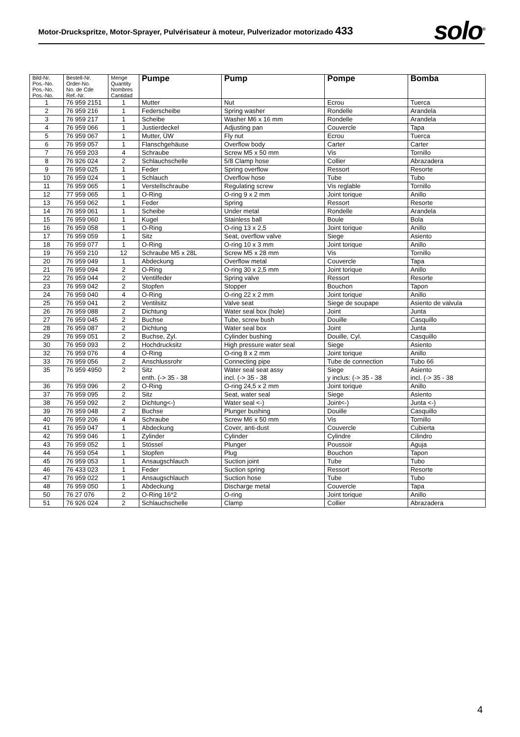Motor-Druckspritze, Motor-Sprayer, Pulvérisateur à moteur, Pulverizador motorizado 433
solo<sup>®</sup>
| Bild-Nr. Pos.-No. Pos.-No. Pos.-No. | Bestell-Nr. Order-No. No. de Cde Ref.-Nr. | Menge Quantity Nombres Cantidad | Pumpe | Pump | Pompe | Bomba |
| --- | --- | --- | --- | --- | --- | --- |
| 1 | 76 959 2151 | 1 | Mutter | Nut | Ecrou | Tuerca |
| 2 | 76 959 216 | 1 | Federscheibe | Spring washer | Rondelle | Arandela |
| 3 | 76 959 217 | 1 | Scheibe | Washer M6 x 16 mm | Rondelle | Arandela |
| 4 | 76 959 066 | 1 | Justierdeckel | Adjusting pan | Couvercle | Tapa |
| 5 | 76 959 067 | 1 | Mutter, ÜW | Fly nut | Ecrou | Tuerca |
| 6 | 76 959 057 | 1 | Flanschgehäuse | Overflow body | Carter | Carter |
| 7 | 76 959 203 | 4 | Schraube | Screw M5 x 50 mm | Vis | Tornillo |
| 8 | 76 926 024 | 2 | Schlauchschelle | 5/8 Clamp hose | Collier | Abrazadera |
| 9 | 76 959 025 | 1 | Feder | Spring overflow | Ressort | Resorte |
| 10 | 76 959 024 | 1 | Schlauch | Overflow hose | Tube | Tubo |
| 11 | 76 959 065 | 1 | Verstellschraube | Regulating screw | Vis reglable | Tornillo |
| 12 | 77 959 065 | 1 | O-Ring | O-ring 9 x 2 mm | Joint torique | Anillo |
| 13 | 76 959 062 | 1 | Feder | Spring | Ressort | Resorte |
| 14 | 76 959 061 | 1 | Scheibe | Under metal | Rondelle | Arandela |
| 15 | 76 959 060 | 1 | Kugel | Stainless ball | Boule | Bola |
| 16 | 76 959 058 | 1 | O-Ring | O-ring 13 x 2,5 | Joint torique | Anillo |
| 17 | 76 959 059 | 1 | Sitz | Seat, overflow valve | Siege | Asiento |
| 18 | 76 959 077 | 1 | O-Ring | O-ring 10 x 3 mm | Joint torique | Anillo |
| 19 | 76 959 210 | 12 | Schraube M5 x 28L | Screw M5 x 28 mm | Vis | Tornillo |
| 20 | 76 959 049 | 1 | Abdeckung | Overflow metal | Couvercle | Tapa |
| 21 | 76 959 094 | 2 | O-Ring | O-ring 30 x 2,5 mm | Joint torique | Anillo |
| 22 | 76 959 044 | 2 | Ventilfeder | Spring valve | Ressort | Resorte |
| 23 | 76 959 042 | 2 | Stopfen | Stopper | Bouchon | Tapon |
| 24 | 76 959 040 | 4 | O-Ring | O-ring 22 x 2 mm | Joint torique | Anillo |
| 25 | 76 959 041 | 2 | Ventilsitz | Valve seat | Siege de soupape | Asiento de valvula |
| 26 | 76 959 088 | 2 | Dichtung | Water seal box (hole) | Joint | Junta |
| 27 | 76 959 045 | 2 | Buchse | Tube, screw bush | Douille | Casquillo |
| 28 | 76 959 087 | 2 | Dichtung | Water seal box | Joint | Junta |
| 29 | 76 959 051 | 2 | Buchse, Zyl. | Cylinder bushing | Douille, Cyl. | Casquillo |
| 30 | 76 959 093 | 2 | Hochdrucksitz | High pressure water seal | Siege | Asiento |
| 32 | 76 959 076 | 4 | O-Ring | O-ring 8 x 2 mm | Joint torique | Anillo |
| 33 | 76 959 056 | 2 | Anschlussrohr | Connecting pipe | Tube de connection | Tubo 66 |
| 35 | 76 959 4950 | 2 | Sitz enth. (-> 35 - 38 | Water seal seat assy incl. (-> 35 - 38 | Siege y inclus: (-> 35 - 38 | Asiento incl. (-> 35 - 38 |
| 36 | 76 959 096 | 2 | O-Ring | O-ring 24,5 x 2 mm | Joint torique | Anillo |
| 37 | 76 959 095 | 2 | Sitz | Seat, water seal | Siege | Asiento |
| 38 | 76 959 092 | 2 | Dichtung<-) | Water seal <-) | Joint<-) | Junta <-) |
| 39 | 76 959 048 | 2 | Buchse | Plunger bushing | Douille | Casquillo |
| 40 | 76 959 206 | 4 | Schraube | Screw M6 x 50 mm | Vis | Tornillo |
| 41 | 76 959 047 | 1 | Abdeckung | Cover, anti-dust | Couvercle | Cubierta |
| 42 | 76 959 046 | 1 | Zylinder | Cylinder | Cylindre | Cilindro |
| 43 | 76 959 052 | 1 | Stössel | Plunger | Poussoir | Aguja |
| 44 | 76 959 054 | 1 | Stopfen | Plug | Bouchon | Tapon |
| 45 | 76 959 053 | 1 | Ansaugschlauch | Suction joint | Tube | Tubo |
| 46 | 76 433 023 | 1 | Feder | Suction spring | Ressort | Resorte |
| 47 | 76 959 022 | 1 | Ansaugschlauch | Suction hose | Tube | Tubo |
| 48 | 76 959 050 | 1 | Abdeckung | Discharge metal | Couvercle | Tapa |
| 50 | 76 27 076 | 2 | O-Ring 16*2 | O-ring | Joint torique | Anillo |
| 51 | 76 926 024 | 2 | Schlauchschelle | Clamp | Collier | Abrazadera |
4